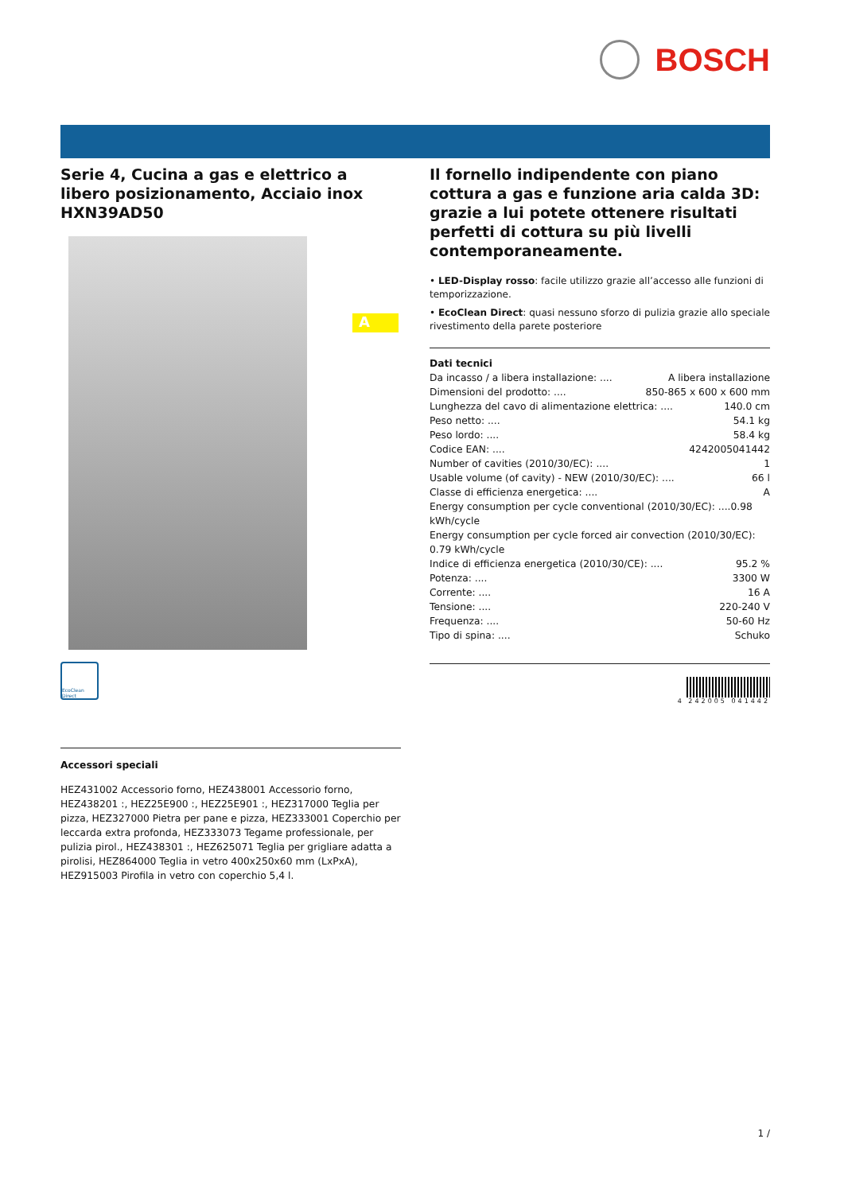BOSCH
A
Serie 4, Cucina a gas e elettrico a libero posizionamento, Acciaio inox HXN39AD50
EcoClean Direct
Accessori speciali
HEZ431002 Accessorio forno, HEZ438001 Accessorio forno, HEZ438201 :, HEZ25E900 :, HEZ25E901 :, HEZ317000 Teglia per pizza, HEZ327000 Pietra per pane e pizza, HEZ333001 Coperchio per leccarda extra profonda, HEZ333073 Tegame professionale, per pulizia pirol., HEZ438301 :, HEZ625071 Teglia per grigliare adatta a pirolisi, HEZ864000 Teglia in vetro 400x250x60 mm (LxPxA), HEZ915003 Pirofila in vetro con coperchio 5,4 l.
Il fornello indipendente con piano cottura a gas e funzione aria calda 3D: grazie a lui potete ottenere risultati perfetti di cottura su più livelli contemporaneamente.
• LED-Display rosso: facile utilizzo grazie all’accesso alle funzioni di temporizzazione.
• EcoClean Direct: quasi nessuno sforzo di pulizia grazie allo speciale rivestimento della parete posteriore
Dati tecnici
Da incasso / a libera installazione: .... A libera installazione
Dimensioni del prodotto: .... 850-865 x 600 x 600 mm
Lunghezza del cavo di alimentazione elettrica: .... 140.0 cm
Peso netto: .... 54.1 kg
Peso lordo: .... 58.4 kg
Codice EAN: .... 4242005041442
Number of cavities (2010/30/EC): .... 1
Usable volume (of cavity) - NEW (2010/30/EC): .... 66 l
Classe di efficienza energetica: .... A
Energy consumption per cycle conventional (2010/30/EC): ....0.98 kWh/cycle
Energy consumption per cycle forced air convection (2010/30/EC): 0.79 kWh/cycle
Indice di efficienza energetica (2010/30/CE): .... 95.2 %
Potenza: .... 3300 W
Corrente: .... 16 A
Tensione: .... 220-240 V
Frequenza: .... 50-60 Hz
Tipo di spina: .... Schuko
4 242005 041442
1 /